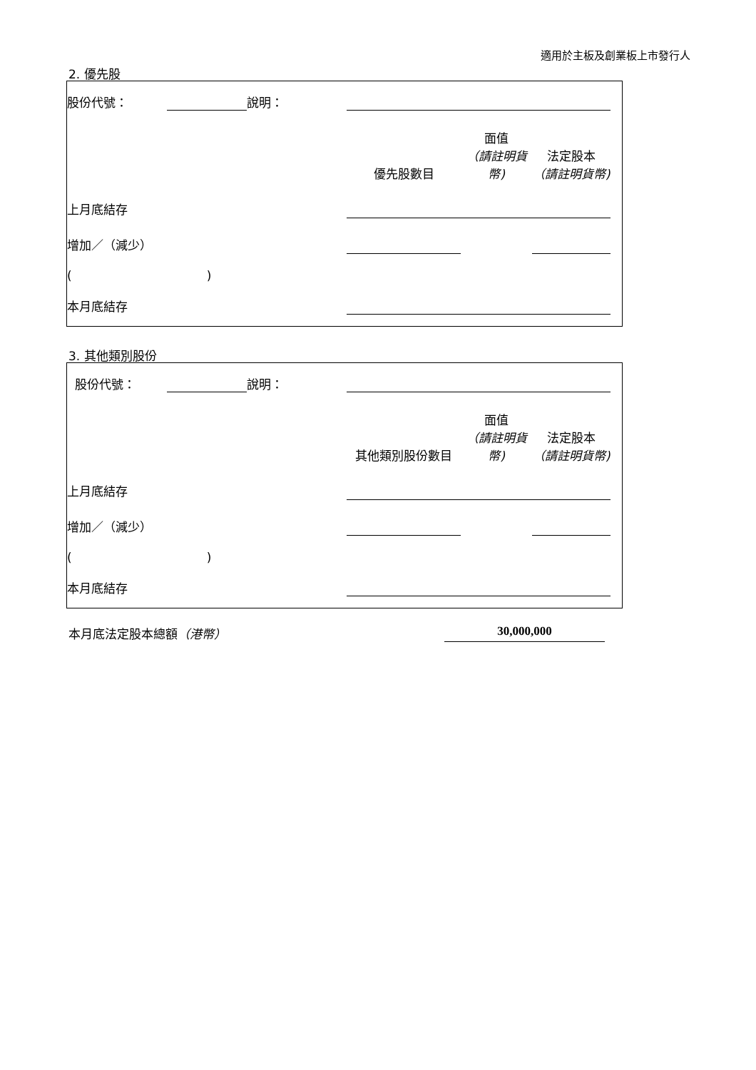適用於主板及創業板上市發行人
2. 優先股
| 股份代號： | | 說明： | | | | |
| | | | 優先股數目 | 面值 （請註明貨幣) | 法定股本 （請註明貨幣) | |
| 上月底結存 | | | | | | |
| 增加／（減少） | | | | | | |
| ( ) | | | | | | |
| 本月底結存 | | | | | | |
3. 其他類別股份
| 股份代號： | | 說明： | | | | |
| | | | 其他類別股份數目 | 面值 （請註明貨幣) | 法定股本 （請註明貨幣) | |
| 上月底結存 | | | | | | |
| 增加／（減少） | | | | | | |
| ( ) | | | | | | |
| 本月底結存 | | | | | | |
本月底法定股本總額（港幣） 30,000,000